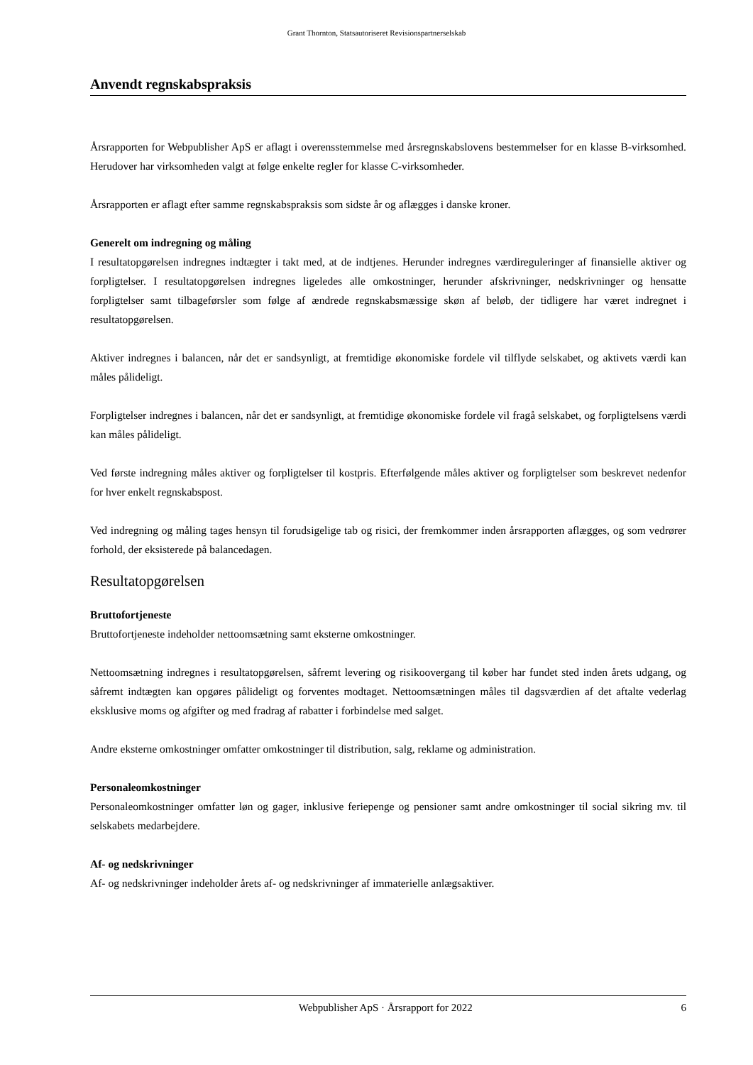Grant Thornton, Statsautoriseret Revisionspartnerselskab
Anvendt regnskabspraksis
Årsrapporten for Webpublisher ApS er aflagt i overensstemmelse med årsregnskabslovens bestemmelser for en klasse B-virksomhed. Herudover har virksomheden valgt at følge enkelte regler for klasse C-virksomheder.
Årsrapporten er aflagt efter samme regnskabspraksis som sidste år og aflægges i danske kroner.
Generelt om indregning og måling
I resultatopgørelsen indregnes indtægter i takt med, at de indtjenes. Herunder indregnes værdireguleringer af finansielle aktiver og forpligtelser. I resultatopgørelsen indregnes ligeledes alle omkostninger, herunder afskrivninger, nedskrivninger og hensatte forpligtelser samt tilbageførsler som følge af ændrede regnskabsmæssige skøn af beløb, der tidligere har været indregnet i resultatopgørelsen.
Aktiver indregnes i balancen, når det er sandsynligt, at fremtidige økonomiske fordele vil tilflyde selskabet, og aktivets værdi kan måles pålideligt.
Forpligtelser indregnes i balancen, når det er sandsynligt, at fremtidige økonomiske fordele vil fragå selskabet, og forpligtelsens værdi kan måles pålideligt.
Ved første indregning måles aktiver og forpligtelser til kostpris. Efterfølgende måles aktiver og forpligtelser som beskrevet nedenfor for hver enkelt regnskabspost.
Ved indregning og måling tages hensyn til forudsigelige tab og risici, der fremkommer inden årsrapporten aflægges, og som vedrører forhold, der eksisterede på balancedagen.
Resultatopgørelsen
Bruttofortjeneste
Bruttofortjeneste indeholder nettoomsætning samt eksterne omkostninger.
Nettoomsætning indregnes i resultatopgørelsen, såfremt levering og risikoovergang til køber har fundet sted inden årets udgang, og såfremt indtægten kan opgøres pålideligt og forventes modtaget. Nettoomsætningen måles til dagsværdien af det aftalte vederlag eksklusive moms og afgifter og med fradrag af rabatter i forbindelse med salget.
Andre eksterne omkostninger omfatter omkostninger til distribution, salg, reklame og administration.
Personaleomkostninger
Personaleomkostninger omfatter løn og gager, inklusive feriepenge og pensioner samt andre omkostninger til social sikring mv. til selskabets medarbejdere.
Af- og nedskrivninger
Af- og nedskrivninger indeholder årets af- og nedskrivninger af immaterielle anlægsaktiver.
Webpublisher ApS · Årsrapport for 2022 6